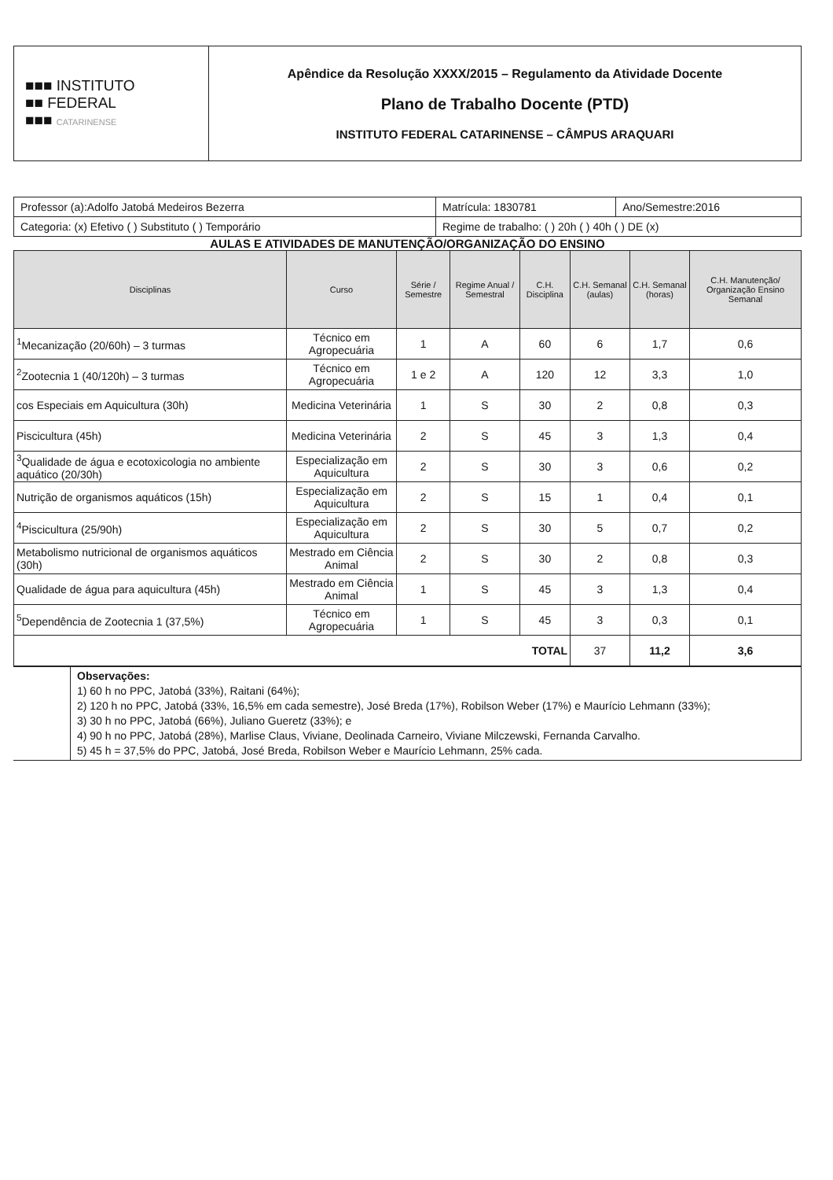| ■■■ INSTITUTO ■■ FEDERAL ■■■ CATARINENSE | Apêndice da Resolução XXXX/2015 – Regulamento da Atividade Docente Plano de Trabalho Docente (PTD) INSTITUTO FEDERAL CATARINENSE – CÂMPUS ARAQUARI |
| Professor (a):Adolfo Jatobá Medeiros Bezerra | Matrícula: 1830781 | Ano/Semestre:2016 |
| Categoria: (x) Efetivo ( ) Substituto ( ) Temporário | Regime de trabalho: ( ) 20h ( ) 40h ( ) DE (x) | |
AULAS E ATIVIDADES DE MANUTENÇÃO/ORGANIZAÇÃO DO ENSINO
| Disciplinas | Curso | Série / Semestre | Regime Anual / Semestral | C.H. Disciplina | C.H. Semanal (aulas) | C.H. Semanal (horas) | C.H. Manutenção/ Organização Ensino Semanal |
| --- | --- | --- | --- | --- | --- | --- | --- |
| <sup>1</sup> Mecanização (20/60h) – 3 turmas | Técnico em Agropecuária | 1 | A | 60 | 6 | 1,7 | 0,6 |
| <sup>2</sup> Zootecnia 1 (40/120h) – 3 turmas | Técnico em Agropecuária | 1 e 2 | A | 120 | 12 | 3,3 | 1,0 |
| cos Especiais em Aquicultura (30h) | Medicina Veterinária | 1 | S | 30 | 2 | 0,8 | 0,3 |
| Piscicultura (45h) | Medicina Veterinária | 2 | S | 45 | 3 | 1,3 | 0,4 |
| <sup>3</sup> Qualidade de água e ecotoxicologia no ambiente aquático (20/30h) | Especialização em Aquicultura | 2 | S | 30 | 3 | 0,6 | 0,2 |
| Nutrição de organismos aquáticos (15h) | Especialização em Aquicultura | 2 | S | 15 | 1 | 0,4 | 0,1 |
| <sup>4</sup> Piscicultura (25/90h) | Especialização em Aquicultura | 2 | S | 30 | 5 | 0,7 | 0,2 |
| Metabolismo nutricional de organismos aquáticos (30h) | Mestrado em Ciência Animal | 2 | S | 30 | 2 | 0,8 | 0,3 |
| Qualidade de água para aquicultura (45h) | Mestrado em Ciência Animal | 1 | S | 45 | 3 | 1,3 | 0,4 |
| <sup>5</sup> Dependência de Zootecnia 1 (37,5%) | Técnico em Agropecuária | 1 | S | 45 | 3 | 0,3 | 0,1 |
| TOTAL | | | | | 37 | 11,2 | 3,6 |
| | Observações: 1) 60 h no PPC, Jatobá (33%), Raitani (64%); 2) 120 h no PPC, Jatobá (33%, 16,5% em cada semestre), José Breda (17%), Robilson Weber (17%) e Maurício Lehmann (33%); 3) 30 h no PPC, Jatobá (66%), Juliano Gueretz (33%); e 4) 90 h no PPC, Jatobá (28%), Marlise Claus, Viviane, Deolinada Carneiro, Viviane Milczewski, Fernanda Carvalho. 5) 45 h = 37,5% do PPC, Jatobá, José Breda, Robilson Weber e Maurício Lehmann, 25% cada. |